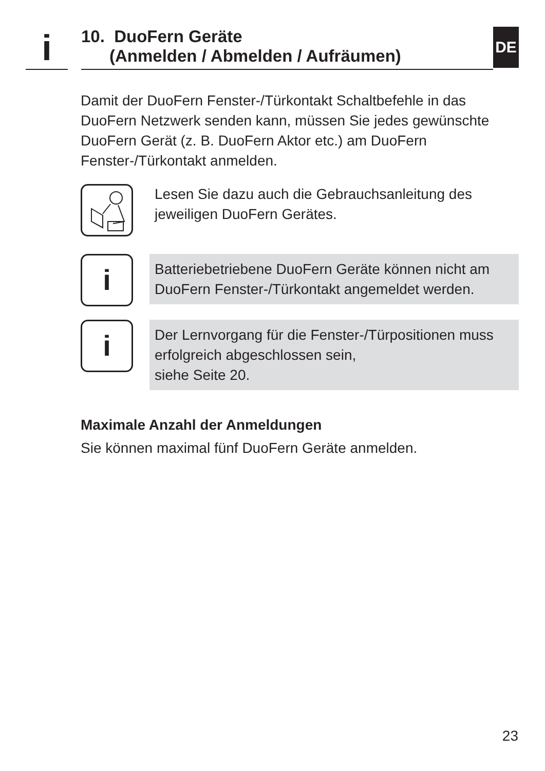i
10. DuoFern Geräte
(Anmelden / Abmelden / Aufräumen)
DE
Damit der DuoFern Fenster-/Türkontakt Schaltbefehle in das DuoFern Netzwerk senden kann, müssen Sie jedes gewünschte DuoFern Gerät (z. B. DuoFern Aktor etc.) am DuoFern Fenster-/Türkontakt anmelden.
Lesen Sie dazu auch die Gebrauchsanleitung des jeweiligen DuoFern Gerätes.
i
Batteriebetriebene DuoFern Geräte können nicht am DuoFern Fenster-/Türkontakt angemeldet werden.
i
Der Lernvorgang für die Fenster-/Türpositionen muss erfolgreich abgeschlossen sein,
siehe Seite 20.
Maximale Anzahl der Anmeldungen
Sie können maximal fünf DuoFern Geräte anmelden.
23